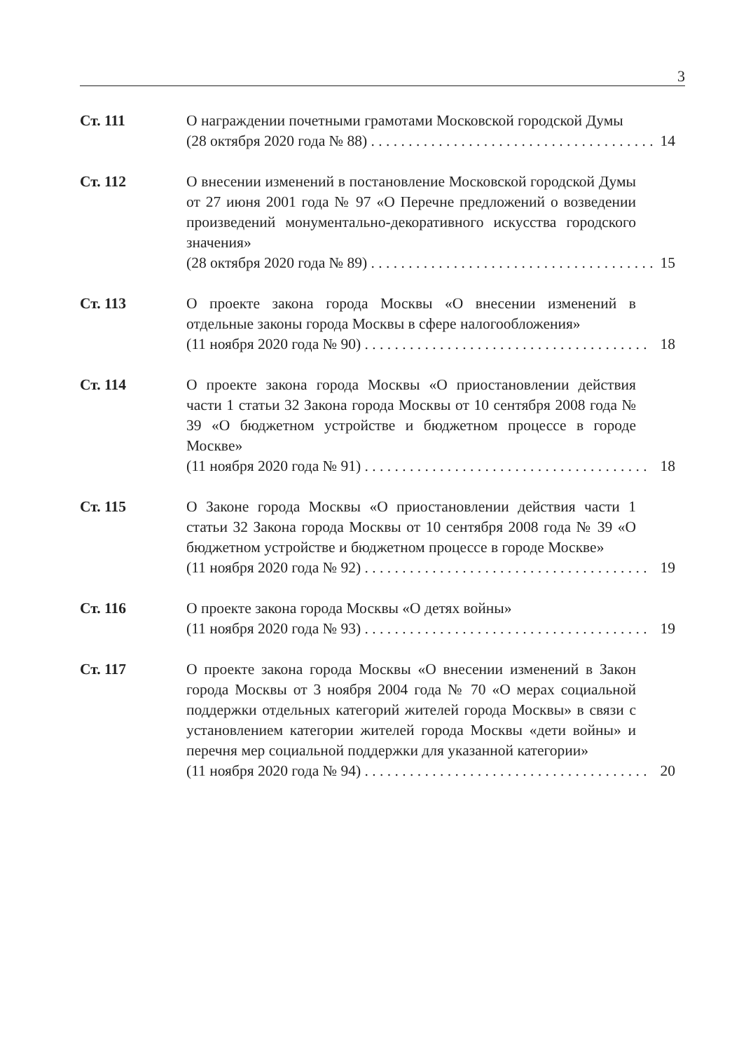3
Ст. 111 О награждении почетными грамотами Московской городской Думы
(28 октября 2020 года № 88) . . . . . . . . . . . . . . . . . . . . . . . . . . . . . . . . . . . . . . 14
Ст. 112 О внесении изменений в постановление Московской городской Думы от 27 июня 2001 года № 97 «О Перечне предложений о возведении произведений монументально-декоративного искусства городского значения»
(28 октября 2020 года № 89) . . . . . . . . . . . . . . . . . . . . . . . . . . . . . . . . . . . . . . 15
Ст. 113 О проекте закона города Москвы «О внесении изменений в отдельные законы города Москвы в сфере налогообложения»
(11 ноября 2020 года № 90) . . . . . . . . . . . . . . . . . . . . . . . . . . . . . . . . . . . . . . 18
Ст. 114 О проекте закона города Москвы «О приостановлении действия части 1 статьи 32 Закона города Москвы от 10 сентября 2008 года № 39 «О бюджетном устройстве и бюджетном процессе в городе Москве»
(11 ноября 2020 года № 91) . . . . . . . . . . . . . . . . . . . . . . . . . . . . . . . . . . . . . . 18
Ст. 115 О Законе города Москвы «О приостановлении действия части 1 статьи 32 Закона города Москвы от 10 сентября 2008 года № 39 «О бюджетном устройстве и бюджетном процессе в городе Москве»
(11 ноября 2020 года № 92) . . . . . . . . . . . . . . . . . . . . . . . . . . . . . . . . . . . . . . 19
Ст. 116 О проекте закона города Москвы «О детях войны»
(11 ноября 2020 года № 93) . . . . . . . . . . . . . . . . . . . . . . . . . . . . . . . . . . . . . . 19
Ст. 117 О проекте закона города Москвы «О внесении изменений в Закон города Москвы от 3 ноября 2004 года № 70 «О мерах социальной поддержки отдельных категорий жителей города Москвы» в связи с установлением категории жителей города Москвы «дети войны» и перечня мер социальной поддержки для указанной категории»
(11 ноября 2020 года № 94) . . . . . . . . . . . . . . . . . . . . . . . . . . . . . . . . . . . . . . 20